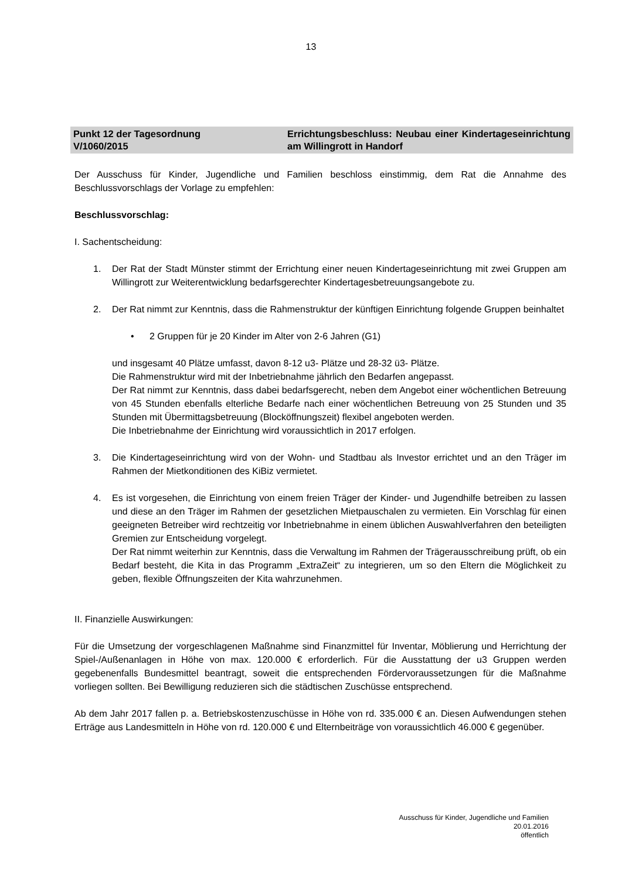13
Punkt 12 der Tagesordnung
V/1060/2015
Errichtungsbeschluss: Neubau einer Kindertages­einrichtung am Willingrott in Handorf
Der Ausschuss für Kinder, Jugendliche und Familien beschloss einstimmig, dem Rat die Annahme des Beschlussvorschlags der Vorlage zu empfehlen:
Beschlussvorschlag:
I. Sachentscheidung:
1. Der Rat der Stadt Münster stimmt der Errichtung einer neuen Kindertageseinrichtung mit zwei Gruppen am Willingrott zur Weiterentwicklung bedarfsgerechter Kindertagesbetreuungsangebote zu.
2. Der Rat nimmt zur Kenntnis, dass die Rahmenstruktur der künftigen Einrichtung folgende Gruppen beinhaltet
• 2 Gruppen für je 20 Kinder im Alter von 2-6 Jahren (G1)
und insgesamt 40 Plätze umfasst, davon 8-12 u3- Plätze und 28-32 ü3- Plätze.
Die Rahmenstruktur wird mit der Inbetriebnahme jährlich den Bedarfen angepasst.
Der Rat nimmt zur Kenntnis, dass dabei bedarfsgerecht, neben dem Angebot einer wöchentlichen Betreuung von 45 Stunden ebenfalls elterliche Bedarfe nach einer wöchentlichen Betreuung von 25 Stunden und 35 Stunden mit Übermittagsbetreuung (Blocköffnungszeit) flexibel angeboten werden.
Die Inbetriebnahme der Einrichtung wird voraussichtlich in 2017 erfolgen.
3. Die Kindertageseinrichtung wird von der Wohn- und Stadtbau als Investor errichtet und an den Träger im Rahmen der Mietkonditionen des KiBiz vermietet.
4. Es ist vorgesehen, die Einrichtung von einem freien Träger der Kinder- und Jugendhilfe betreiben zu lassen und diese an den Träger im Rahmen der gesetzlichen Mietpauschalen zu vermieten. Ein Vorschlag für einen geeigneten Betreiber wird rechtzeitig vor Inbetriebnahme in einem üblichen Auswahlverfahren den beteiligten Gremien zur Entscheidung vorgelegt.
Der Rat nimmt weiterhin zur Kenntnis, dass die Verwaltung im Rahmen der Trägerausschreibung prüft, ob ein Bedarf besteht, die Kita in das Programm „ExtraZeit“ zu integrieren, um so den Eltern die Möglichkeit zu geben, flexible Öffnungszeiten der Kita wahrzunehmen.
II. Finanzielle Auswirkungen:
Für die Umsetzung der vorgeschlagenen Maßnahme sind Finanzmittel für Inventar, Möblierung und Herrichtung der Spiel-/Außenanlagen in Höhe von max. 120.000 € erforderlich. Für die Ausstattung der u3 Gruppen werden gegebenenfalls Bundesmittel beantragt, soweit die entsprechenden Fördervoraussetzungen für die Maßnahme vorliegen sollten. Bei Bewilligung reduzieren sich die städtischen Zuschüsse entsprechend.
Ab dem Jahr 2017 fallen p. a. Betriebskostenzuschüsse in Höhe von rd. 335.000 € an. Diesen Aufwendungen stehen Erträge aus Landesmitteln in Höhe von rd. 120.000 € und Elternbeiträge von voraussichtlich 46.000 € gegenüber.
Ausschuss für Kinder, Jugendliche und Familien
20.01.2016
öffentlich